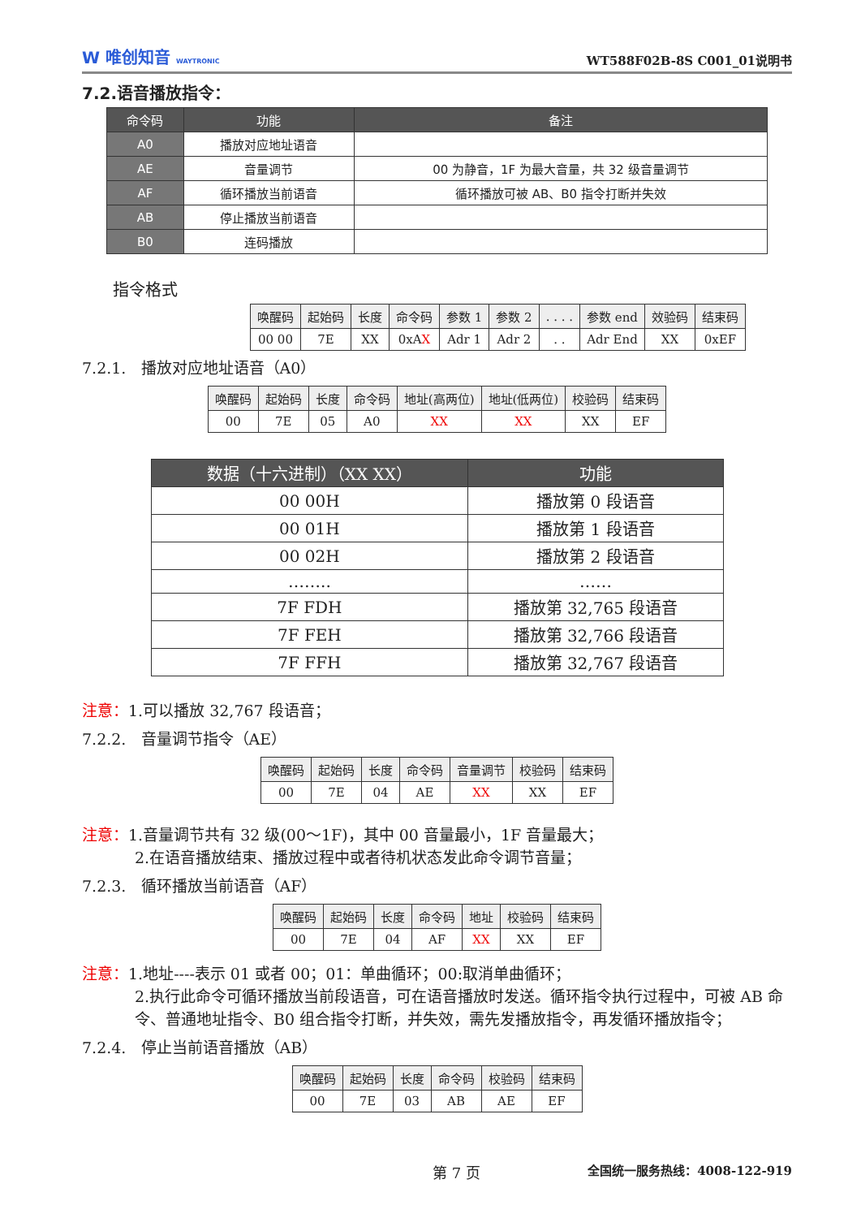W 唯创知音 WAYTRONIC
WT588F02B-8S C001_01说明书
7.2.语音播放指令：
| 命令码 | 功能 | 备注 |
| --- | --- | --- |
| A0 | 播放对应地址语音 | |
| AE | 音量调节 | 00 为静音，1F 为最大音量，共 32 级音量调节 |
| AF | 循环播放当前语音 | 循环播放可被 AB、B0 指令打断并失效 |
| AB | 停止播放当前语音 | |
| B0 | 连码播放 | |
指令格式
| 唤醒码 | 起始码 | 长度 | 命令码 | 参数 1 | 参数 2 | . . . . | 参数 end | 效验码 | 结束码 |
| --- | --- | --- | --- | --- | --- | --- | --- | --- | --- |
| 00 00 | 7E | XX | 0xA X | Adr 1 | Adr 2 | . . | Adr End | XX | 0xEF |
7.2.1. 播放对应地址语音（A0）
| 唤醒码 | 起始码 | 长度 | 命令码 | 地址(高两位) | 地址(低两位) | 校验码 | 结束码 |
| --- | --- | --- | --- | --- | --- | --- | --- |
| 00 | 7E | 05 | A0 | XX | XX | XX | EF |
| 数据（十六进制）（XX XX） | 功能 |
| --- | --- |
| 00 00H | 播放第 0 段语音 |
| 00 01H | 播放第 1 段语音 |
| 00 02H | 播放第 2 段语音 |
| …….. | …… |
| 7F FDH | 播放第 32,765 段语音 |
| 7F FEH | 播放第 32,766 段语音 |
| 7F FFH | 播放第 32,767 段语音 |
注意：1.可以播放 32,767 段语音；
7.2.2. 音量调节指令（AE）
| 唤醒码 | 起始码 | 长度 | 命令码 | 音量调节 | 校验码 | 结束码 |
| --- | --- | --- | --- | --- | --- | --- |
| 00 | 7E | 04 | AE | XX | XX | EF |
注意：1.音量调节共有 32 级(00～1F)，其中 00 音量最小，1F 音量最大；
2.在语音播放结束、播放过程中或者待机状态发此命令调节音量；
7.2.3. 循环播放当前语音（AF）
| 唤醒码 | 起始码 | 长度 | 命令码 | 地址 | 校验码 | 结束码 |
| --- | --- | --- | --- | --- | --- | --- |
| 00 | 7E | 04 | AF | XX | XX | EF |
注意：1.地址----表示 01 或者 00；01：单曲循环；00:取消单曲循环；
2.执行此命令可循环播放当前段语音，可在语音播放时发送。循环指令执行过程中，可被 AB 命令、普通地址指令、B0 组合指令打断，并失效，需先发播放指令，再发循环播放指令；
7.2.4. 停止当前语音播放（AB）
| 唤醒码 | 起始码 | 长度 | 命令码 | 校验码 | 结束码 |
| --- | --- | --- | --- | --- | --- |
| 00 | 7E | 03 | AB | AE | EF |
第 7 页 全国统一服务热线：4008-122-919